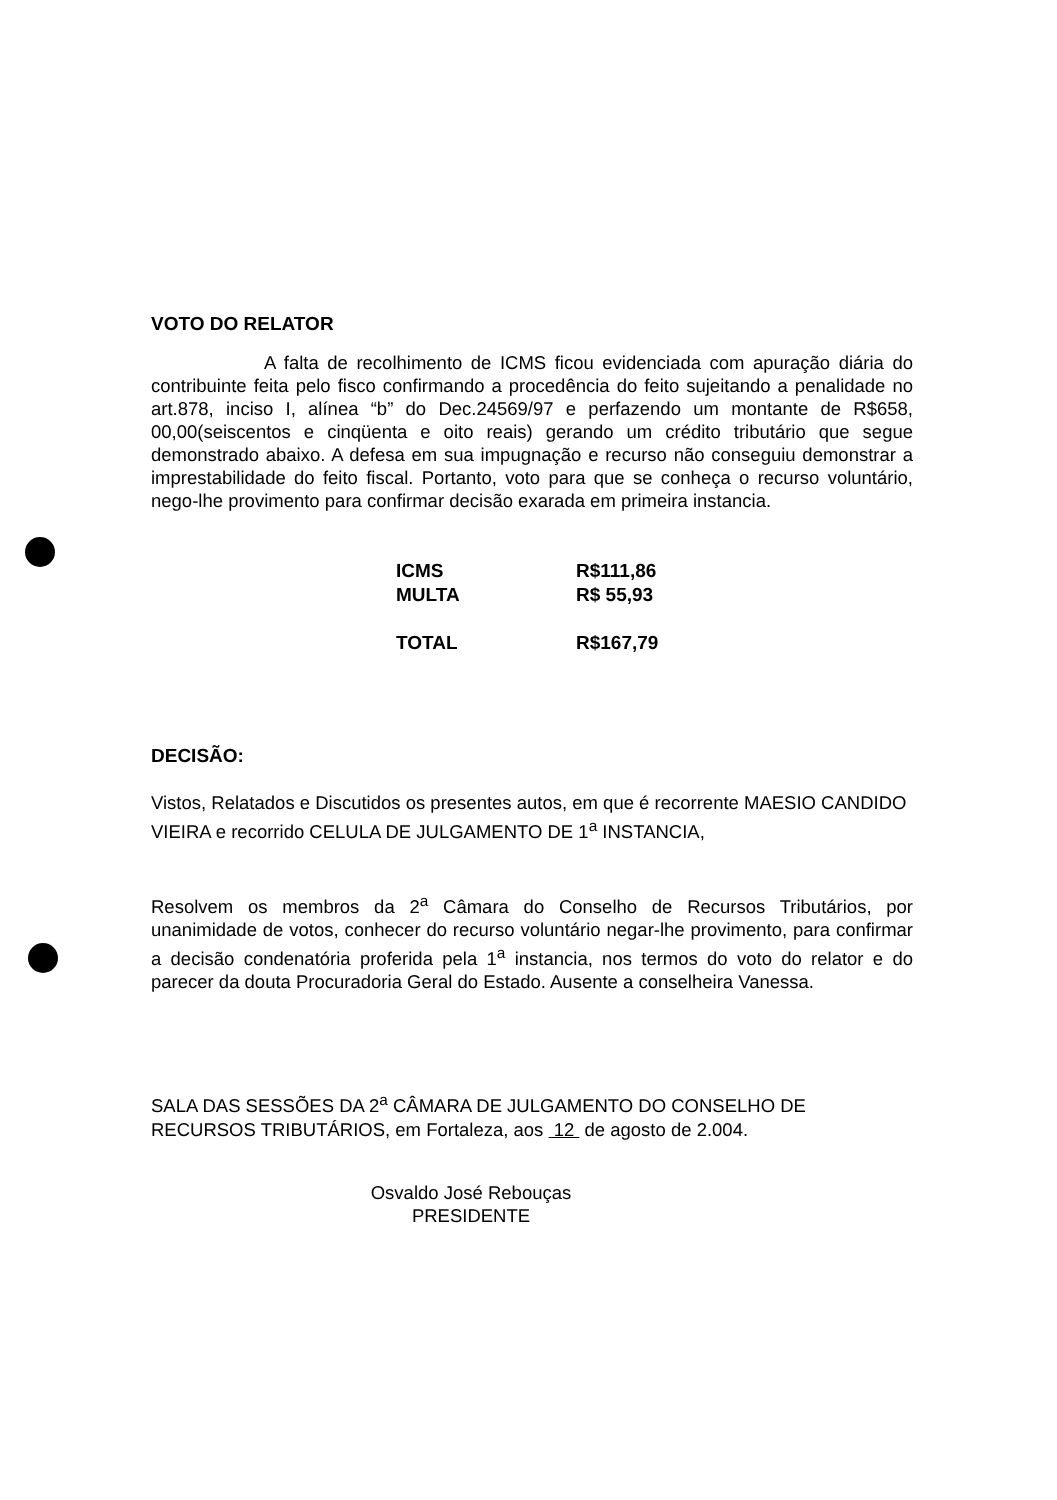VOTO DO RELATOR
A falta de recolhimento de ICMS ficou evidenciada com apuração diária do contribuinte feita pelo fisco confirmando a procedência do feito sujeitando a penalidade no art.878, inciso I, alínea “b” do Dec.24569/97 e perfazendo um montante de R$658, 00,00(seiscentos e cinqüenta e oito reais) gerando um crédito tributário que segue demonstrado abaixo. A defesa em sua impugnação e recurso não conseguiu demonstrar a imprestabilidade do feito fiscal. Portanto, voto para que se conheça o recurso voluntário, nego-lhe provimento para confirmar decisão exarada em primeira instancia.
| ICMS | R$111,86 |
| MULTA | R$ 55,93 |
| TOTAL | R$167,79 |
DECISÃO:
Vistos, Relatados e Discutidos os presentes autos, em que é recorrente MAESIO CANDIDO VIEIRA e recorrido CELULA DE JULGAMENTO DE 1<sup>a</sup> INSTANCIA,
Resolvem os membros da 2<sup>a</sup> Câmara do Conselho de Recursos Tributários, por unanimidade de votos, conhecer do recurso voluntário negar-lhe provimento, para confirmar a decisão condenatória proferida pela 1<sup>a</sup> instancia, nos termos do voto do relator e do parecer da douta Procuradoria Geral do Estado. Ausente a conselheira Vanessa.
SALA DAS SESSÕES DA 2<sup>a</sup> CÂMARA DE JULGAMENTO DO CONSELHO DE RECURSOS TRIBUTÁRIOS, em Fortaleza, aos 12 de agosto de 2.004.
Osvaldo José Rebouças
PRESIDENTE